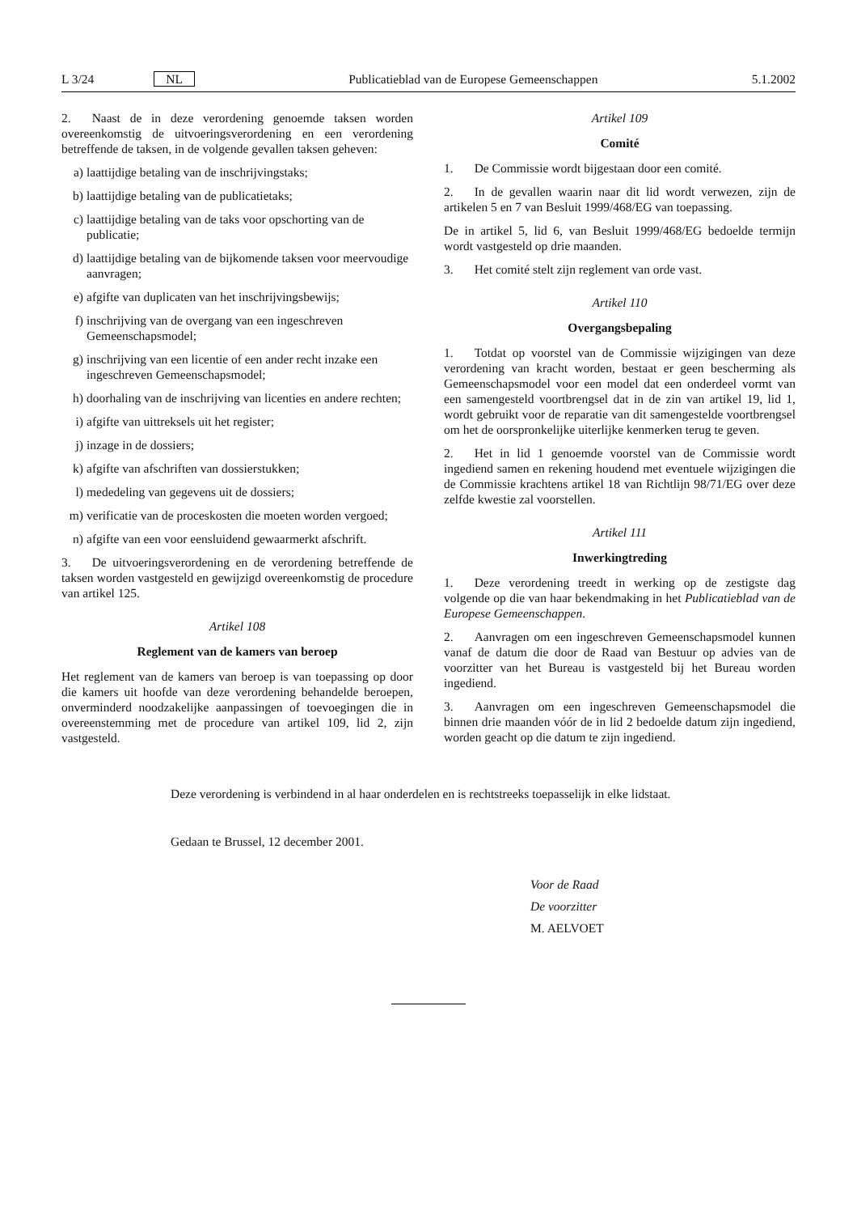L 3/24 NL Publicatieblad van de Europese Gemeenschappen 5.1.2002
2. Naast de in deze verordening genoemde taksen worden overeenkomstig de uitvoeringsverordening en een verordening betreffende de taksen, in de volgende gevallen taksen geheven:
a) laattijdige betaling van de inschrijvingstaks;
b) laattijdige betaling van de publicatietaks;
c) laattijdige betaling van de taks voor opschorting van de publicatie;
d) laattijdige betaling van de bijkomende taksen voor meervoudige aanvragen;
e) afgifte van duplicaten van het inschrijvingsbewijs;
f) inschrijving van de overgang van een ingeschreven Gemeenschapsmodel;
g) inschrijving van een licentie of een ander recht inzake een ingeschreven Gemeenschapsmodel;
h) doorhaling van de inschrijving van licenties en andere rechten;
i) afgifte van uittreksels uit het register;
j) inzage in de dossiers;
k) afgifte van afschriften van dossierstukken;
l) mededeling van gegevens uit de dossiers;
m) verificatie van de proceskosten die moeten worden vergoed;
n) afgifte van een voor eensluidend gewaarmerkt afschrift.
3. De uitvoeringsverordening en de verordening betreffende de taksen worden vastgesteld en gewijzigd overeenkomstig de procedure van artikel 125.
Artikel 108
Reglement van de kamers van beroep
Het reglement van de kamers van beroep is van toepassing op door die kamers uit hoofde van deze verordening behandelde beroepen, onverminderd noodzakelijke aanpassingen of toevoegingen die in overeenstemming met de procedure van artikel 109, lid 2, zijn vastgesteld.
Artikel 109
Comité
1. De Commissie wordt bijgestaan door een comité.
2. In de gevallen waarin naar dit lid wordt verwezen, zijn de artikelen 5 en 7 van Besluit 1999/468/EG van toepassing.
De in artikel 5, lid 6, van Besluit 1999/468/EG bedoelde termijn wordt vastgesteld op drie maanden.
3. Het comité stelt zijn reglement van orde vast.
Artikel 110
Overgangsbepaling
1. Totdat op voorstel van de Commissie wijzigingen van deze verordening van kracht worden, bestaat er geen bescherming als Gemeenschapsmodel voor een model dat een onderdeel vormt van een samengesteld voortbrengsel dat in de zin van artikel 19, lid 1, wordt gebruikt voor de reparatie van dit samengestelde voortbrengsel om het de oorspronkelijke uiterlijke kenmerken terug te geven.
2. Het in lid 1 genoemde voorstel van de Commissie wordt ingediend samen en rekening houdend met eventuele wijzigingen die de Commissie krachtens artikel 18 van Richtlijn 98/71/EG over deze zelfde kwestie zal voorstellen.
Artikel 111
Inwerkingtreding
1. Deze verordening treedt in werking op de zestigste dag volgende op die van haar bekendmaking in het Publicatieblad van de Europese Gemeenschappen.
2. Aanvragen om een ingeschreven Gemeenschapsmodel kunnen vanaf de datum die door de Raad van Bestuur op advies van de voorzitter van het Bureau is vastgesteld bij het Bureau worden ingediend.
3. Aanvragen om een ingeschreven Gemeenschapsmodel die binnen drie maanden vóór de in lid 2 bedoelde datum zijn ingediend, worden geacht op die datum te zijn ingediend.
Deze verordening is verbindend in al haar onderdelen en is rechtstreeks toepasselijk in elke lidstaat.
Gedaan te Brussel, 12 december 2001.
Voor de Raad
De voorzitter
M. AELVOET